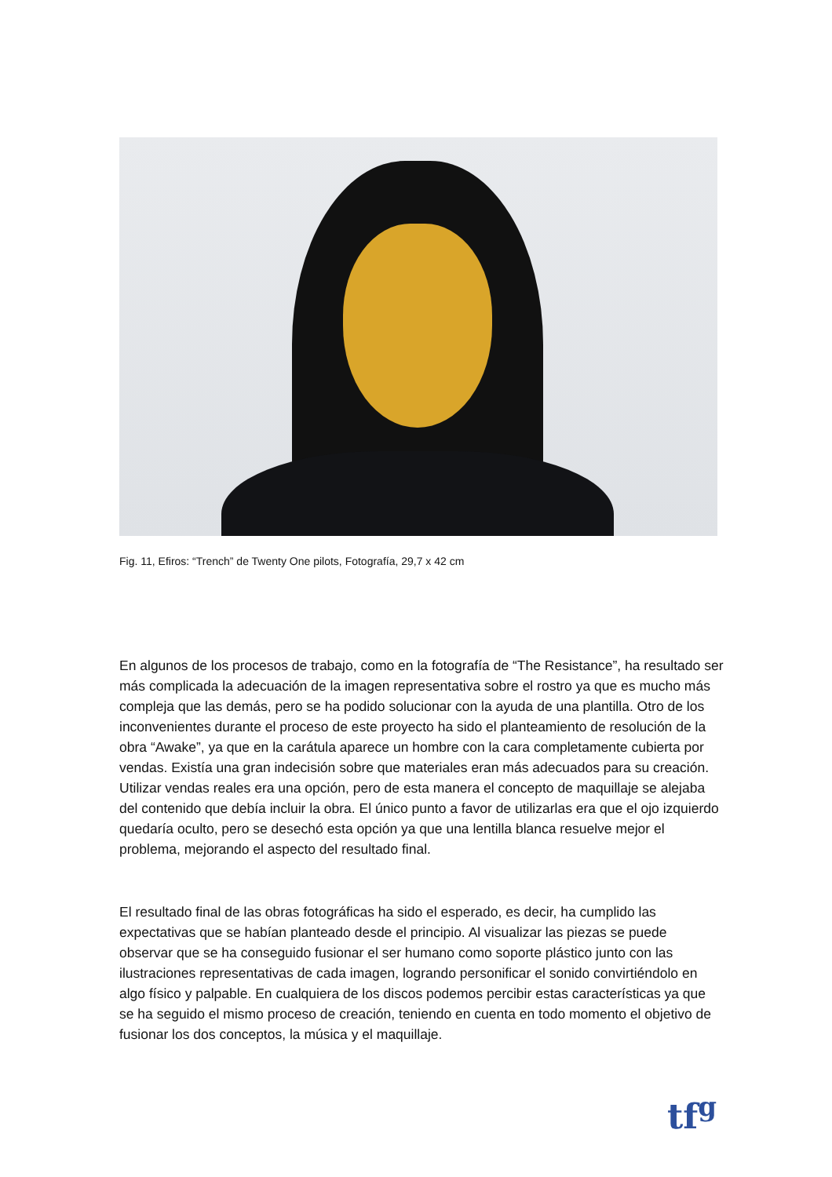Fig. 11, Efiros: “Trench” de Twenty One pilots, Fotografía, 29,7 x 42 cm
En algunos de los procesos de trabajo, como en la fotografía de “The Resistance”, ha resultado ser más complicada la adecuación de la imagen representativa sobre el rostro ya que es mucho más compleja que las demás, pero se ha podido solucionar con la ayuda de una plantilla. Otro de los inconvenientes durante el proceso de este proyecto ha sido el planteamiento de resolución de la obra “Awake”, ya que en la carátula aparece un hombre con la cara completamente cubierta por vendas. Existía una gran indecisión sobre que materiales eran más adecuados para su creación. Utilizar vendas reales era una opción, pero de esta manera el concepto de maquillaje se alejaba del contenido que debía incluir la obra. El único punto a favor de utilizarlas era que el ojo izquierdo quedaría oculto, pero se desechó esta opción ya que una lentilla blanca resuelve mejor el problema, mejorando el aspecto del resultado final.
El resultado final de las obras fotográficas ha sido el esperado, es decir, ha cumplido las expectativas que se habían planteado desde el principio. Al visualizar las piezas se puede observar que se ha conseguido fusionar el ser humano como soporte plástico junto con las ilustraciones representativas de cada imagen, logrando personificar el sonido convirtiéndolo en algo físico y palpable. En cualquiera de los discos podemos percibir estas características ya que se ha seguido el mismo proceso de creación, teniendo en cuenta en todo momento el objetivo de fusionar los dos conceptos, la música y el maquillaje.
tf<sup>g</sup>